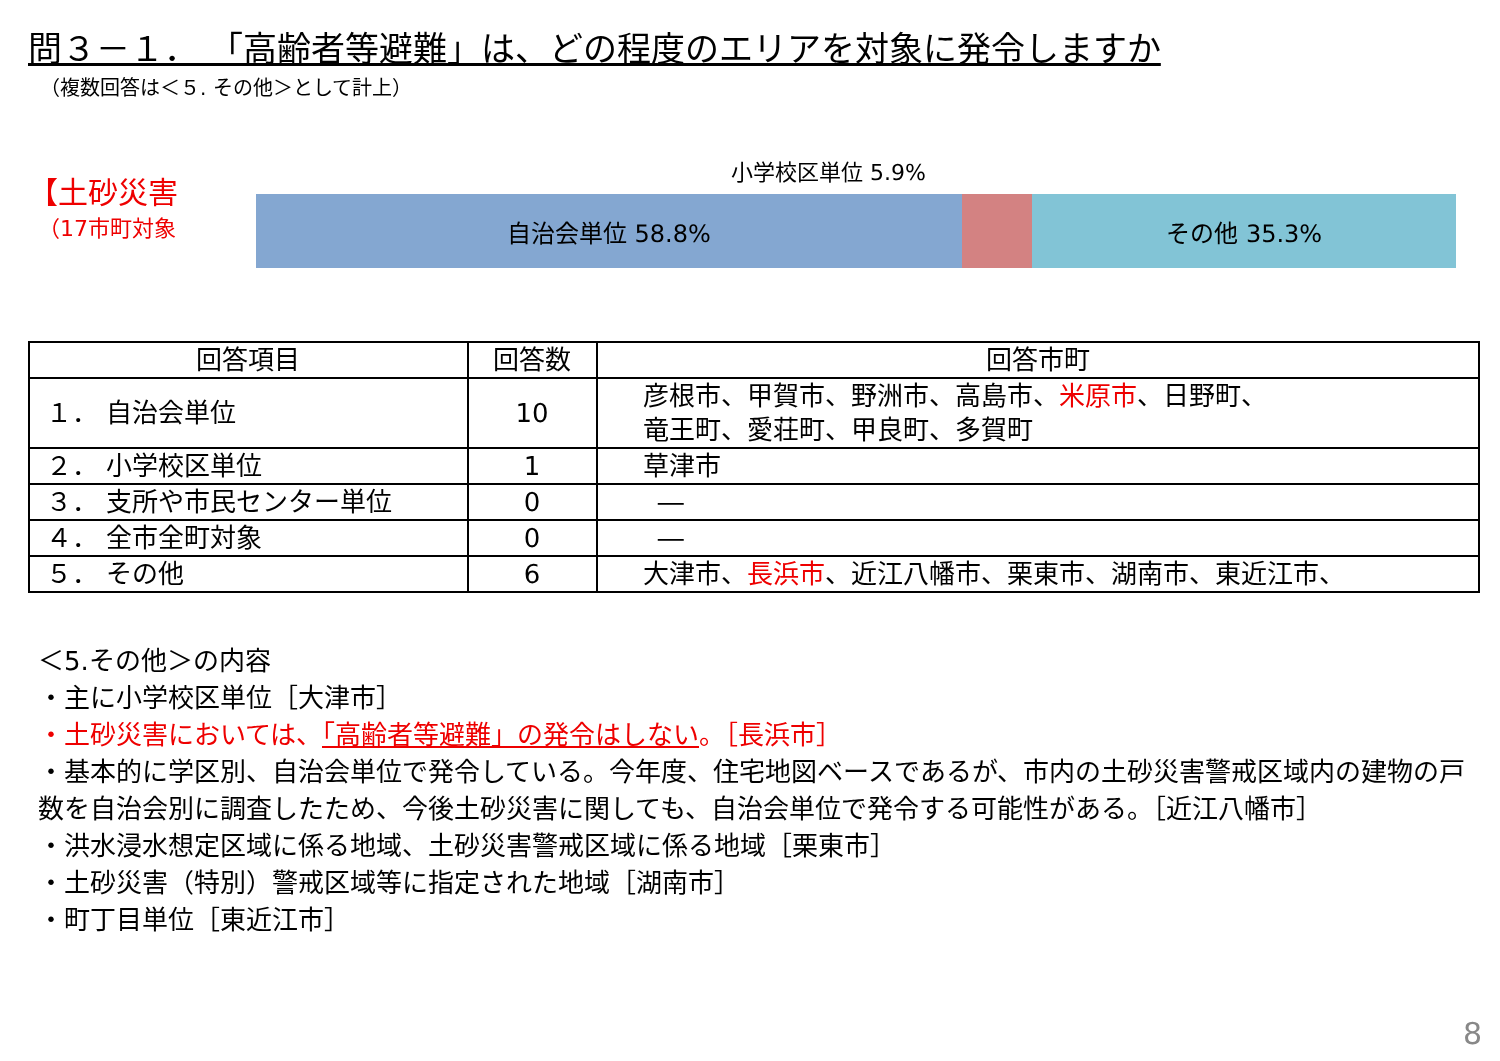問３－１． 「高齢者等避難」は、どの程度のエリアを対象に発令しますか
（複数回答は＜５. その他＞として計上）
【土砂災害
（17市町対象
小学校区単位 5.9%
自治会単位 58.8% その他 35.3%
| 回答項目 | 回答数 | 回答市町 |
| --- | --- | --- |
| １． 自治会単位 | 10 | 彦根市、甲賀市、野洲市、高島市、 米原市 、日野町、 竜王町、愛荘町、甲良町、多賀町 |
| ２． 小学校区単位 | 1 | 草津市 |
| ３． 支所や市民センター単位 | 0 | ― |
| ４． 全市全町対象 | 0 | ― |
| ５． その他 | 6 | 大津市、 長浜市 、近江八幡市、栗東市、湖南市、東近江市、 |
＜5.その他＞の内容
・主に小学校区単位［大津市］
・土砂災害においては、「高齢者等避難」の発令はしない。［長浜市］
・基本的に学区別、自治会単位で発令している。今年度、住宅地図ベースであるが、市内の土砂災害警戒区域内の建物の戸数を自治会別に調査したため、今後土砂災害に関しても、自治会単位で発令する可能性がある。［近江八幡市］
・洪水浸水想定区域に係る地域、土砂災害警戒区域に係る地域［栗東市］
・土砂災害（特別）警戒区域等に指定された地域［湖南市］
・町丁目単位［東近江市］
8